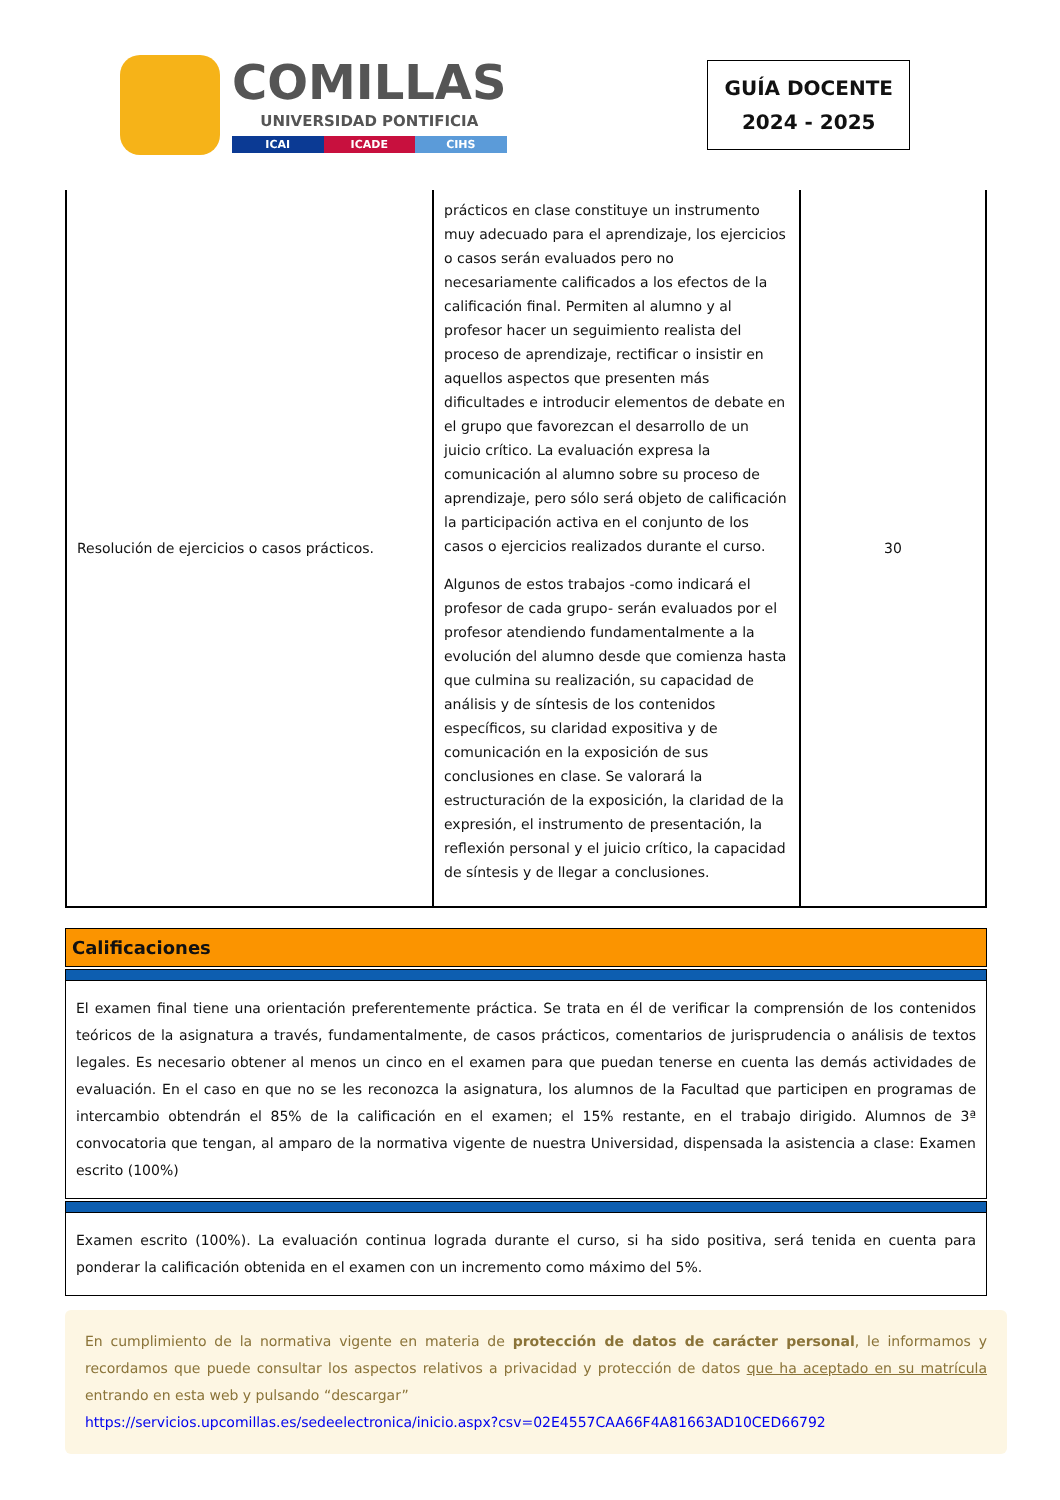COMILLAS
UNIVERSIDAD PONTIFICIA
ICAI ICADE CIHS
GUÍA DOCENTE
2024 - 2025
| Resolución de ejercicios o casos prácticos. | prácticos en clase constituye un instrumento muy adecuado para el aprendizaje, los ejercicios o casos serán evaluados pero no necesariamente calificados a los efectos de la calificación final. Permiten al alumno y al profesor hacer un seguimiento realista del proceso de aprendizaje, rectificar o insistir en aquellos aspectos que presenten más dificultades e introducir elementos de debate en el grupo que favorezcan el desarrollo de un juicio crítico. La evaluación expresa la comunicación al alumno sobre su proceso de aprendizaje, pero sólo será objeto de calificación la participación activa en el conjunto de los casos o ejercicios realizados durante el curso. Algunos de estos trabajos -como indicará el profesor de cada grupo- serán evaluados por el profesor atendiendo fundamentalmente a la evolución del alumno desde que comienza hasta que culmina su realización, su capacidad de análisis y de síntesis de los contenidos específicos, su claridad expositiva y de comunicación en la exposición de sus conclusiones en clase. Se valorará la estructuración de la exposición, la claridad de la expresión, el instrumento de presentación, la reflexión personal y el juicio crítico, la capacidad de síntesis y de llegar a conclusiones. | 30 |
Calificaciones
El examen final tiene una orientación preferentemente práctica. Se trata en él de verificar la comprensión de los contenidos teóricos de la asignatura a través, fundamentalmente, de casos prácticos, comentarios de jurisprudencia o análisis de textos legales. Es necesario obtener al menos un cinco en el examen para que puedan tenerse en cuenta las demás actividades de evaluación. En el caso en que no se les reconozca la asignatura, los alumnos de la Facultad que participen en programas de intercambio obtendrán el 85% de la calificación en el examen; el 15% restante, en el trabajo dirigido. Alumnos de 3ª convocatoria que tengan, al amparo de la normativa vigente de nuestra Universidad, dispensada la asistencia a clase: Examen escrito (100%)
Examen escrito (100%). La evaluación continua lograda durante el curso, si ha sido positiva, será tenida en cuenta para ponderar la calificación obtenida en el examen con un incremento como máximo del 5%.
En cumplimiento de la normativa vigente en materia de protección de datos de carácter personal, le informamos y recordamos que puede consultar los aspectos relativos a privacidad y protección de datos que ha aceptado en su matrícula entrando en esta web y pulsando “descargar”
https://servicios.upcomillas.es/sedeelectronica/inicio.aspx?csv=02E4557CAA66F4A81663AD10CED66792